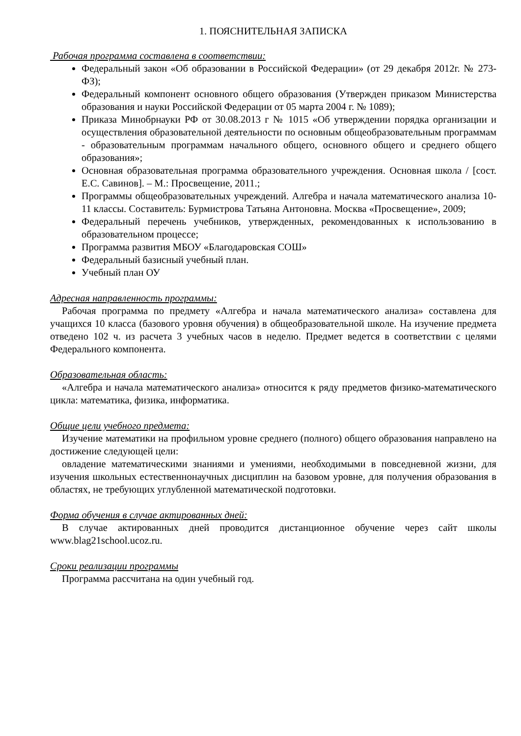1. ПОЯСНИТЕЛЬНАЯ ЗАПИСКА
Рабочая программа составлена в соответствии:
Федеральный закон «Об образовании в Российской Федерации» (от 29 декабря 2012г. № 273-ФЗ);
Федеральный компонент основного общего образования (Утвержден приказом Министерства образования и науки Российской Федерации от 05 марта 2004 г. № 1089);
Приказа Минобрнауки РФ от 30.08.2013 г № 1015 «Об утверждении порядка организации и осуществления образовательной деятельности по основным общеобразовательным программам - образовательным программам начального общего, основного общего и среднего общего образования»;
Основная образовательная программа образовательного учреждения. Основная школа / [сост. Е.С. Савинов]. – М.: Просвещение, 2011.;
Программы общеобразовательных учреждений. Алгебра и начала математического анализа 10-11 классы. Составитель: Бурмистрова Татьяна Антоновна. Москва «Просвещение», 2009;
Федеральный перечень учебников, утвержденных, рекомендованных к использованию в образовательном процессе;
Программа развития МБОУ «Благодаровская СОШ»
Федеральный базисный учебный план.
Учебный план ОУ
Адресная направленность программы:
Рабочая программа по предмету «Алгебра и начала математического анализа» составлена для учащихся 10 класса (базового уровня обучения) в общеобразовательной школе. На изучение предмета отведено 102 ч. из расчета 3 учебных часов в неделю. Предмет ведется в соответствии с целями Федерального компонента.
Образовательная область:
«Алгебра и начала математического анализа» относится к ряду предметов физико-математического цикла: математика, физика, информатика.
Общие цели учебного предмета:
Изучение математики на профильном уровне среднего (полного) общего образования направлено на достижение следующей цели:
овладение математическими знаниями и умениями, необходимыми в повседневной жизни, для изучения школьных естественнонаучных дисциплин на базовом уровне, для получения образования в областях, не требующих углубленной математической подготовки.
Форма обучения в случае актированных дней:
В случае актированных дней проводится дистанционное обучение через сайт школы www.blag21school.ucoz.ru.
Сроки реализации программы
Программа рассчитана на один учебный год.